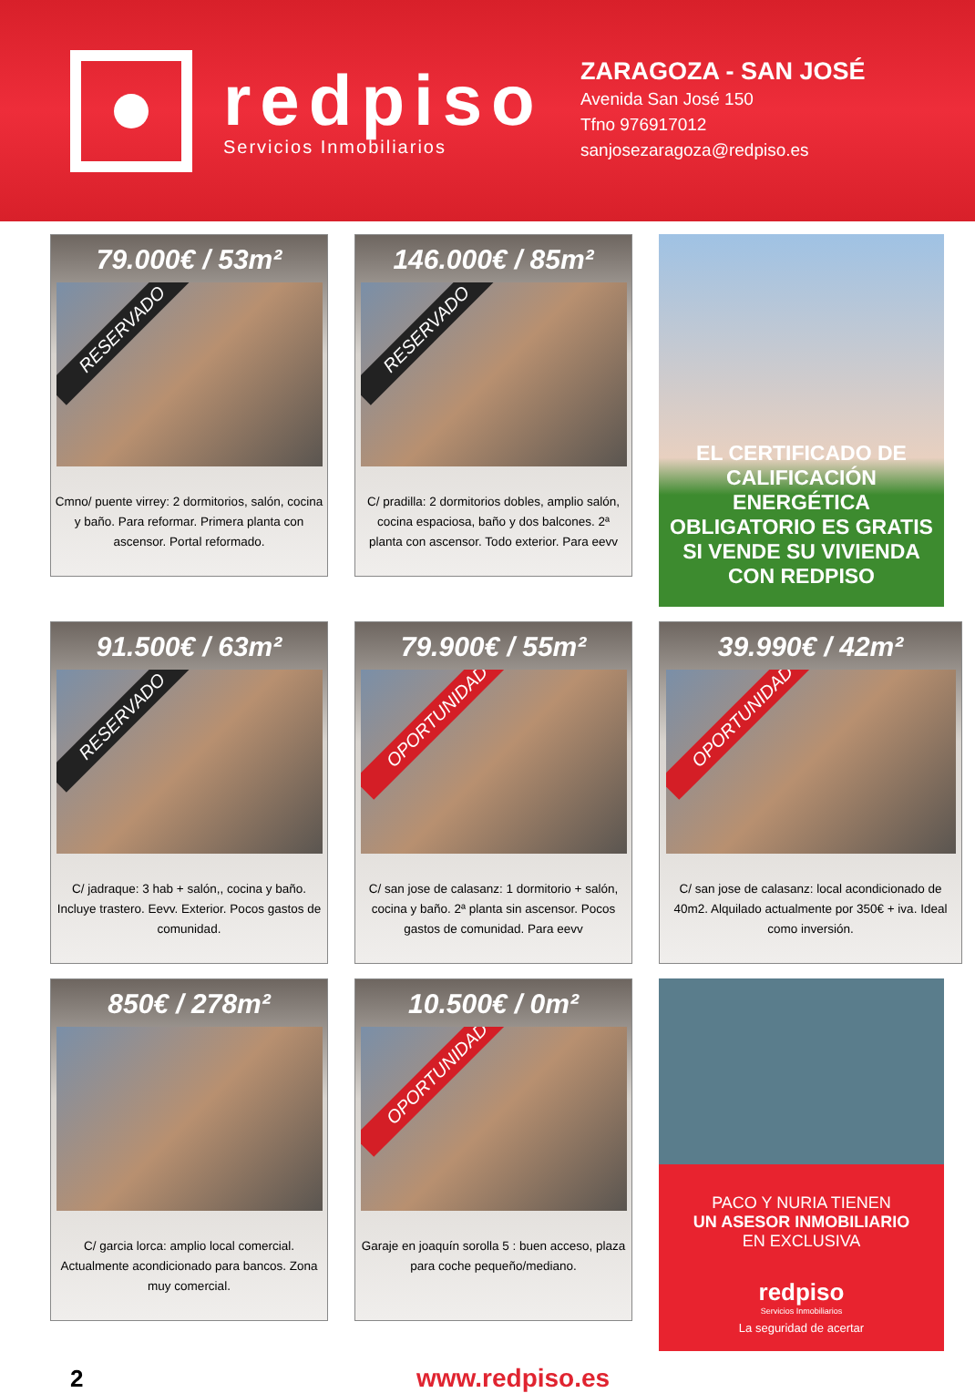redpiso
Servicios Inmobiliarios
ZARAGOZA - SAN JOSÉ
Avenida San José 150
Tfno 976917012
sanjosezaragoza@redpiso.es
79.000€ / 53m²
RESERVADO
Cmno/ puente virrey: 2 dormitorios, salón, cocina y baño. Para reformar. Primera planta con ascensor. Portal reformado.
146.000€ / 85m²
RESERVADO
C/ pradilla: 2 dormitorios dobles, amplio salón, cocina espaciosa, baño y dos balcones. 2ª planta con ascensor. Todo exterior. Para eevv
EL CERTIFICADO DE CALIFICACIÓN ENERGÉTICA OBLIGATORIO ES GRATIS SI VENDE SU VIVIENDA CON REDPISO
91.500€ / 63m²
RESERVADO
C/ jadraque: 3 hab + salón,, cocina y baño. Incluye trastero. Eevv. Exterior. Pocos gastos de comunidad.
79.900€ / 55m²
OPORTUNIDAD
C/ san jose de calasanz: 1 dormitorio + salón, cocina y baño. 2ª planta sin ascensor. Pocos gastos de comunidad. Para eevv
39.990€ / 42m²
OPORTUNIDAD
C/ san jose de calasanz: local acondicionado de 40m2. Alquilado actualmente por 350€ + iva. Ideal como inversión.
850€ / 278m²
C/ garcia lorca: amplio local comercial. Actualmente acondicionado para bancos. Zona muy comercial.
10.500€ / 0m²
OPORTUNIDAD
Garaje en joaquín sorolla 5 : buen acceso, plaza para coche pequeño/mediano.
PACO Y NURIA TIENEN
UN ASESOR INMOBILIARIO
EN EXCLUSIVA
redpiso
Servicios Inmobiliarios
La seguridad de acertar
2 www.redpiso.es